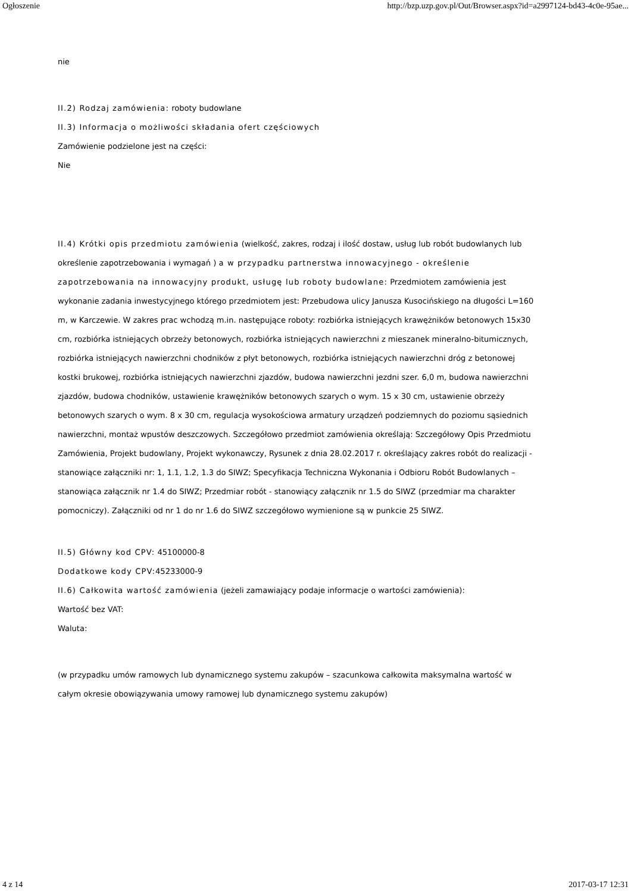Ogłoszenie http://bzp.uzp.gov.pl/Out/Browser.aspx?id=a2997124-bd43-4c0e-95ae...
nie
II.2) Rodzaj zamówienia: roboty budowlane
II.3) Informacja o możliwości składania ofert częściowych
Zamówienie podzielone jest na części:
Nie
II.4) Krótki opis przedmiotu zamówienia (wielkość, zakres, rodzaj i ilość dostaw, usług lub robót budowlanych lub określenie zapotrzebowania i wymagań ) a w przypadku partnerstwa innowacyjnego - określenie zapotrzebowania na innowacyjny produkt, usługę lub roboty budowlane: Przedmiotem zamówienia jest wykonanie zadania inwestycyjnego którego przedmiotem jest: Przebudowa ulicy Janusza Kusocińskiego na długości L=160 m, w Karczewie. W zakres prac wchodzą m.in. następujące roboty: rozbiórka istniejących krawężników betonowych 15x30 cm, rozbiórka istniejących obrzeży betonowych, rozbiórka istniejących nawierzchni z mieszanek mineralno-bitumicznych, rozbiórka istniejących nawierzchni chodników z płyt betonowych, rozbiórka istniejących nawierzchni dróg z betonowej kostki brukowej, rozbiórka istniejących nawierzchni zjazdów, budowa nawierzchni jezdni szer. 6,0 m, budowa nawierzchni zjazdów, budowa chodników, ustawienie krawężników betonowych szarych o wym. 15 x 30 cm, ustawienie obrzeży betonowych szarych o wym. 8 x 30 cm, regulacja wysokościowa armatury urządzeń podziemnych do poziomu sąsiednich nawierzchni, montaż wpustów deszczowych. Szczegółowo przedmiot zamówienia określają: Szczegółowy Opis Przedmiotu Zamówienia, Projekt budowlany, Projekt wykonawczy, Rysunek z dnia 28.02.2017 r. określający zakres robót do realizacji - stanowiące załączniki nr: 1, 1.1, 1.2, 1.3 do SIWZ; Specyfikacja Techniczna Wykonania i Odbioru Robót Budowlanych – stanowiąca załącznik nr 1.4 do SIWZ; Przedmiar robót - stanowiący załącznik nr 1.5 do SIWZ (przedmiar ma charakter pomocniczy). Załączniki od nr 1 do nr 1.6 do SIWZ szczegółowo wymienione są w punkcie 25 SIWZ.
II.5) Główny kod CPV: 45100000-8
Dodatkowe kody CPV: 45233000-9
II.6) Całkowita wartość zamówienia (jeżeli zamawiający podaje informacje o wartości zamówienia):
Wartość bez VAT:
Waluta:
(w przypadku umów ramowych lub dynamicznego systemu zakupów – szacunkowa całkowita maksymalna wartość w całym okresie obowiązywania umowy ramowej lub dynamicznego systemu zakupów)
4 z 14 2017-03-17 12:31